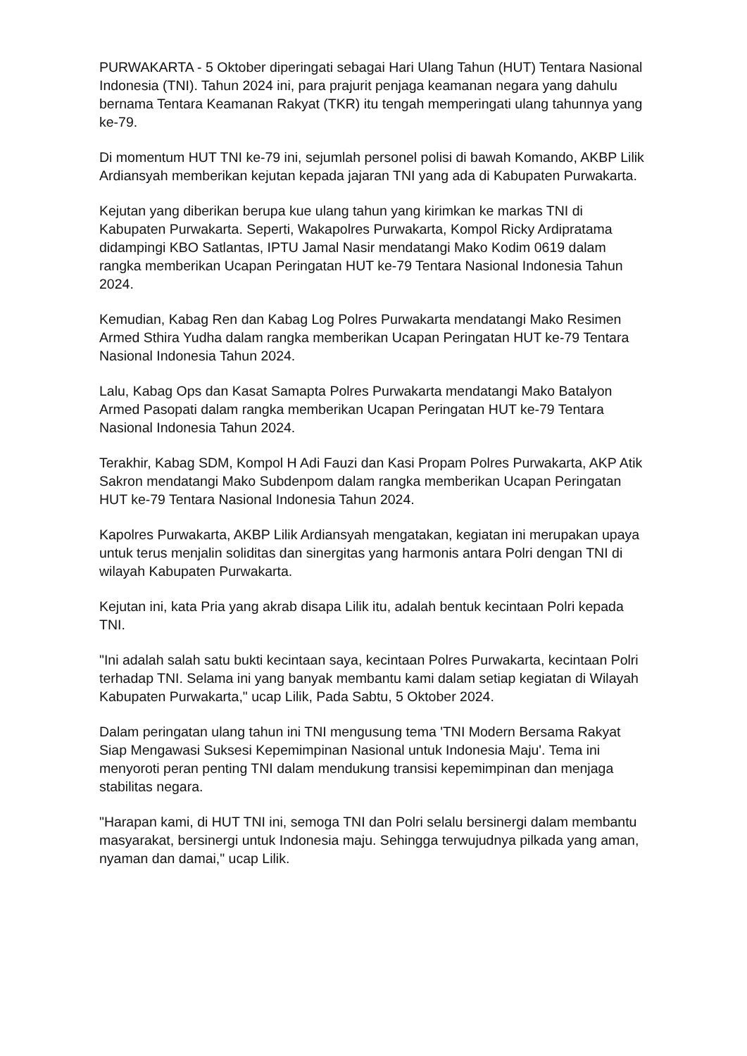PURWAKARTA - 5 Oktober diperingati sebagai Hari Ulang Tahun (HUT) Tentara Nasional Indonesia (TNI). Tahun 2024 ini, para prajurit penjaga keamanan negara yang dahulu bernama Tentara Keamanan Rakyat (TKR) itu tengah memperingati ulang tahunnya yang ke-79.
Di momentum HUT TNI ke-79 ini, sejumlah personel polisi di bawah Komando, AKBP Lilik Ardiansyah memberikan kejutan kepada jajaran TNI yang ada di Kabupaten Purwakarta.
Kejutan yang diberikan berupa kue ulang tahun yang kirimkan ke markas TNI di Kabupaten Purwakarta. Seperti, Wakapolres Purwakarta, Kompol Ricky Ardipratama didampingi KBO Satlantas, IPTU Jamal Nasir mendatangi Mako Kodim 0619 dalam rangka memberikan Ucapan Peringatan HUT ke-79 Tentara Nasional Indonesia Tahun 2024.
Kemudian, Kabag Ren dan Kabag Log Polres Purwakarta mendatangi Mako Resimen Armed Sthira Yudha dalam rangka memberikan Ucapan Peringatan HUT ke-79 Tentara Nasional Indonesia Tahun 2024.
Lalu, Kabag Ops dan Kasat Samapta Polres Purwakarta mendatangi Mako Batalyon Armed Pasopati dalam rangka memberikan Ucapan Peringatan HUT ke-79 Tentara Nasional Indonesia Tahun 2024.
Terakhir, Kabag SDM, Kompol H Adi Fauzi dan Kasi Propam Polres Purwakarta, AKP Atik Sakron mendatangi Mako Subdenpom dalam rangka memberikan Ucapan Peringatan HUT ke-79 Tentara Nasional Indonesia Tahun 2024.
Kapolres Purwakarta, AKBP Lilik Ardiansyah mengatakan, kegiatan ini merupakan upaya untuk terus menjalin soliditas dan sinergitas yang harmonis antara Polri dengan TNI di wilayah Kabupaten Purwakarta.
Kejutan ini, kata Pria yang akrab disapa Lilik itu, adalah bentuk kecintaan Polri kepada TNI.
"Ini adalah salah satu bukti kecintaan saya, kecintaan Polres Purwakarta, kecintaan Polri terhadap TNI. Selama ini yang banyak membantu kami dalam setiap kegiatan di Wilayah Kabupaten Purwakarta," ucap Lilik, Pada Sabtu, 5 Oktober 2024.
Dalam peringatan ulang tahun ini TNI mengusung tema 'TNI Modern Bersama Rakyat Siap Mengawasi Suksesi Kepemimpinan Nasional untuk Indonesia Maju'. Tema ini menyoroti peran penting TNI dalam mendukung transisi kepemimpinan dan menjaga stabilitas negara.
"Harapan kami, di HUT TNI ini, semoga TNI dan Polri selalu bersinergi dalam membantu masyarakat, bersinergi untuk Indonesia maju. Sehingga terwujudnya pilkada yang aman, nyaman dan damai," ucap Lilik.